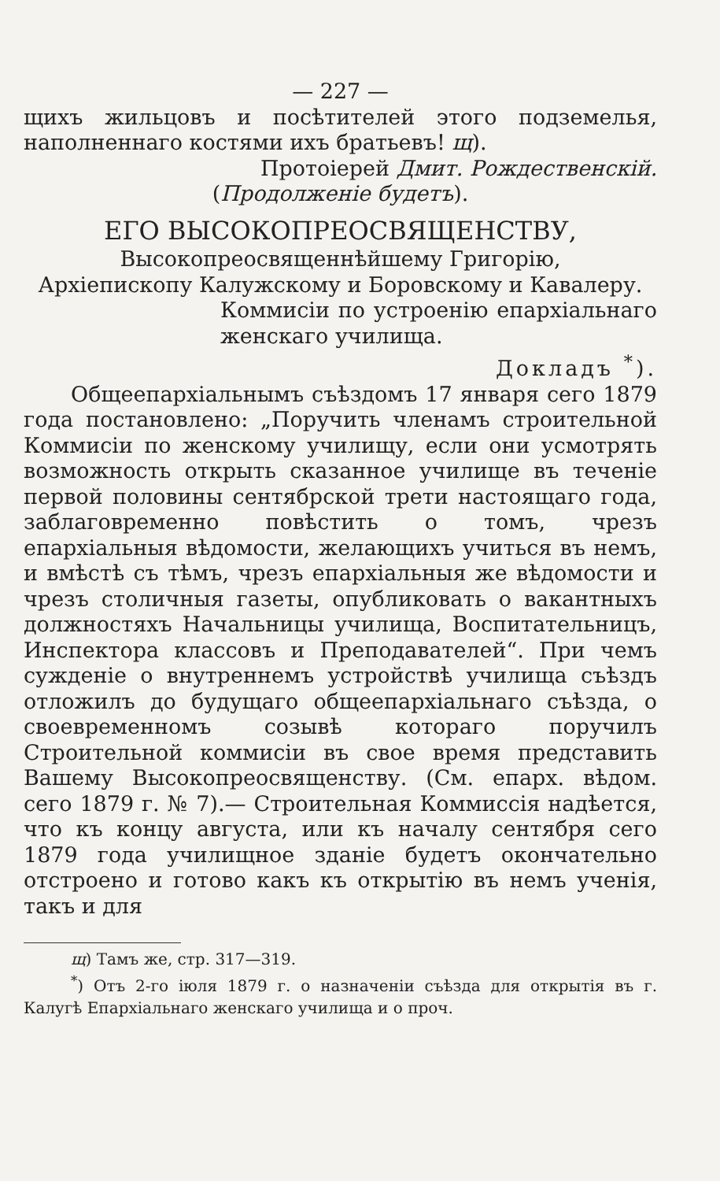— 227 —
щихъ жильцовъ и посѣтителей этого подземелья, наполненнаго костями ихъ братьевъ! щ).
Протоіерей Дмит. Рождественскій.
(Продолженіе будетъ).
ЕГО ВЫСОКОПРЕОСВЯЩЕНСТВУ,
Высокопреосвященнѣйшему Григорію,
Архіепископу Калужскому и Боровскому и Кавалеру.
Коммисіи по устроенію епархіальнаго женскаго училища.
Докладъ <sup>*</sup>).
Общеепархіальнымъ съѣздомъ 17 января сего 1879 года постановлено: „Поручить членамъ строительной Коммисіи по женскому училищу, если они усмотрять возможность открыть сказанное училище въ теченіе первой половины сентябрской трети настоящаго года, заблаговременно повѣстить о томъ, чрезъ епархіальныя вѣдомости, желающихъ учиться въ немъ, и вмѣстѣ съ тѣмъ, чрезъ епархіальныя же вѣдомости и чрезъ столичныя газеты, опубликовать о вакантныхъ должностяхъ Начальницы училища, Воспитательницъ, Инспектора классовъ и Преподавателей“. При чемъ сужденіе о внутреннемъ устройствѣ училища съѣздъ отложилъ до будущаго общеепархіальнаго съѣзда, о своевременномъ созывѣ котораго поручилъ Строительной коммисіи въ свое время представить Вашему Высокопреосвященству. (См. епарх. вѣдом. сего 1879 г. № 7).— Строительная Коммиссія надѣется, что къ концу августа, или къ началу сентября сего 1879 года училищное зданіе будетъ окончательно отстроено и готово какъ къ открытію въ немъ ученія, такъ и для
щ) Тамъ же, стр. 317—319.
<sup>*</sup>) Отъ 2-го іюля 1879 г. о назначеніи съѣзда для открытія въ г. Калугѣ Епархіальнаго женскаго училища и о проч.